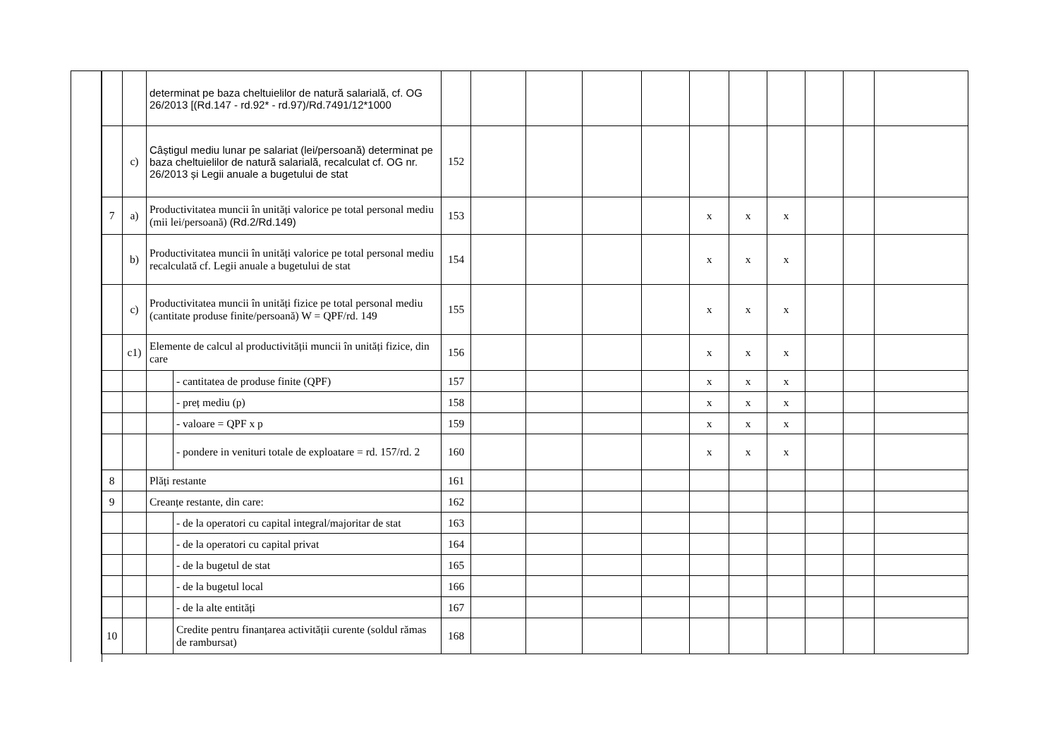| | | determinat pe baza cheltuielilor de natură salarială, cf. OG 26/2013 [(Rd.147 - rd.92* - rd.97)/Rd.7491/12*1000 | | | | | | | | | | | | |
| | c) | Câștigul mediu lunar pe salariat (lei/persoană) determinat pe baza cheltuielilor de natură salarială, recalculat cf. OG nr. 26/2013 și Legii anuale a bugetului de stat | | 152 | | | | | | | | | | |
| 7 | a) | Productivitatea muncii în unități valorice pe total personal mediu (mii lei/persoană) (Rd.2/Rd.149) | | 153 | | | | | x | x | x | | | |
| | b) | Productivitatea muncii în unități valorice pe total personal mediu recalculată cf. Legii anuale a bugetului de stat | | 154 | | | | | x | x | x | | | |
| | c) | Productivitatea muncii în unități fizice pe total personal mediu (cantitate produse finite/persoană) W = QPF/rd. 149 | | 155 | | | | | x | x | x | | | |
| | c1) | Elemente de calcul al productivității muncii în unități fizice, din care | | 156 | | | | | x | x | x | | | |
| | | | - cantitatea de produse finite (QPF) | 157 | | | | | x | x | x | | | |
| | | | - preț mediu (p) | 158 | | | | | x | x | x | | | |
| | | | - valoare = QPF x p | 159 | | | | | x | x | x | | | |
| | | | - pondere in venituri totale de exploatare = rd. 157/rd. 2 | 160 | | | | | x | x | x | | | |
| 8 | | Plăți restante | | 161 | | | | | | | | | | |
| 9 | | Creanțe restante, din care: | | 162 | | | | | | | | | | |
| | | | - de la operatori cu capital integral/majoritar de stat | 163 | | | | | | | | | | |
| | | | - de la operatori cu capital privat | 164 | | | | | | | | | | |
| | | | - de la bugetul de stat | 165 | | | | | | | | | | |
| | | | - de la bugetul local | 166 | | | | | | | | | | |
| | | | - de la alte entități | 167 | | | | | | | | | | |
| 10 | | | Credite pentru finanțarea activității curente (soldul rămas de rambursat) | 168 | | | | | | | | | | |